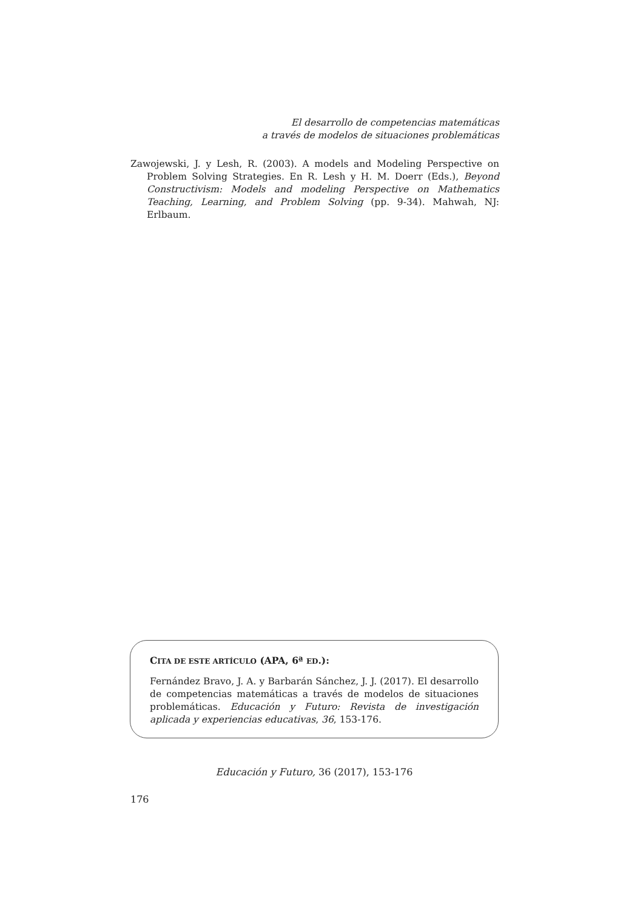El desarrollo de competencias matemáticas
a través de modelos de situaciones problemáticas
Zawojewski, J. y Lesh, R. (2003). A models and Modeling Perspective on Problem Solving Strategies. En R. Lesh y H. M. Doerr (Eds.), Beyond Constructivism: Models and modeling Perspective on Mathematics Teaching, Learning, and Problem Solving (pp. 9-34). Mahwah, NJ: Erlbaum.
CITA DE ESTE ARTÍCULO (APA, 6ª ED.):
Fernández Bravo, J. A. y Barbarán Sánchez, J. J. (2017). El desarrollo de competencias matemáticas a través de modelos de situaciones problemáticas. Educación y Futuro: Revista de investigación aplicada y experiencias educativas, 36, 153-176.
Educación y Futuro, 36 (2017), 153-176
176